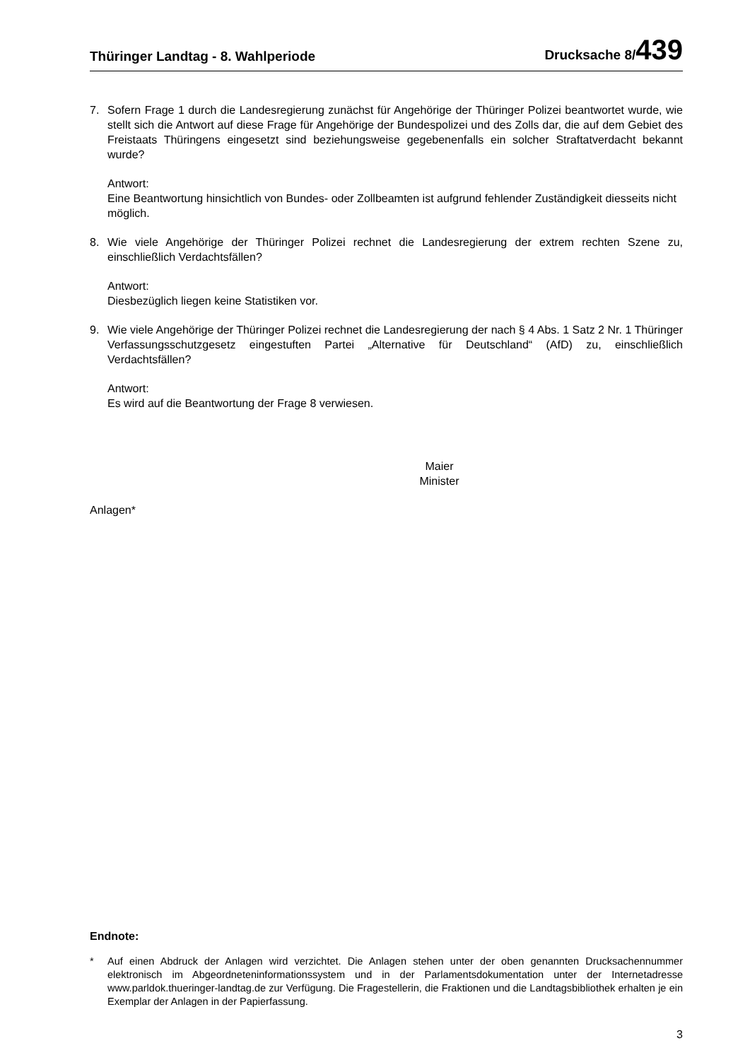Thüringer Landtag - 8. Wahlperiode Drucksache 8/439
7. Sofern Frage 1 durch die Landesregierung zunächst für Angehörige der Thüringer Polizei beantwortet wurde, wie stellt sich die Antwort auf diese Frage für Angehörige der Bundespolizei und des Zolls dar, die auf dem Gebiet des Freistaats Thüringens eingesetzt sind beziehungsweise gegebenenfalls ein solcher Straftatverdacht bekannt wurde?
Antwort:
Eine Beantwortung hinsichtlich von Bundes- oder Zollbeamten ist aufgrund fehlender Zuständigkeit diesseits nicht möglich.
8. Wie viele Angehörige der Thüringer Polizei rechnet die Landesregierung der extrem rechten Szene zu, einschließlich Verdachtsfällen?
Antwort:
Diesbezüglich liegen keine Statistiken vor.
9. Wie viele Angehörige der Thüringer Polizei rechnet die Landesregierung der nach § 4 Abs. 1 Satz 2 Nr. 1 Thüringer Verfassungsschutzgesetz eingestuften Partei „Alternative für Deutschland“ (AfD) zu, einschließlich Verdachtsfällen?
Antwort:
Es wird auf die Beantwortung der Frage 8 verwiesen.
Maier
Minister
Anlagen*
Endnote:
* Auf einen Abdruck der Anlagen wird verzichtet. Die Anlagen stehen unter der oben genannten Drucksachennummer elektronisch im Abgeordneteninformationssystem und in der Parlamentsdokumentation unter der Internetadresse www.parldok.thueringer-landtag.de zur Verfügung. Die Fragestellerin, die Fraktionen und die Landtagsbibliothek erhalten je ein Exemplar der Anlagen in der Papierfassung.
3